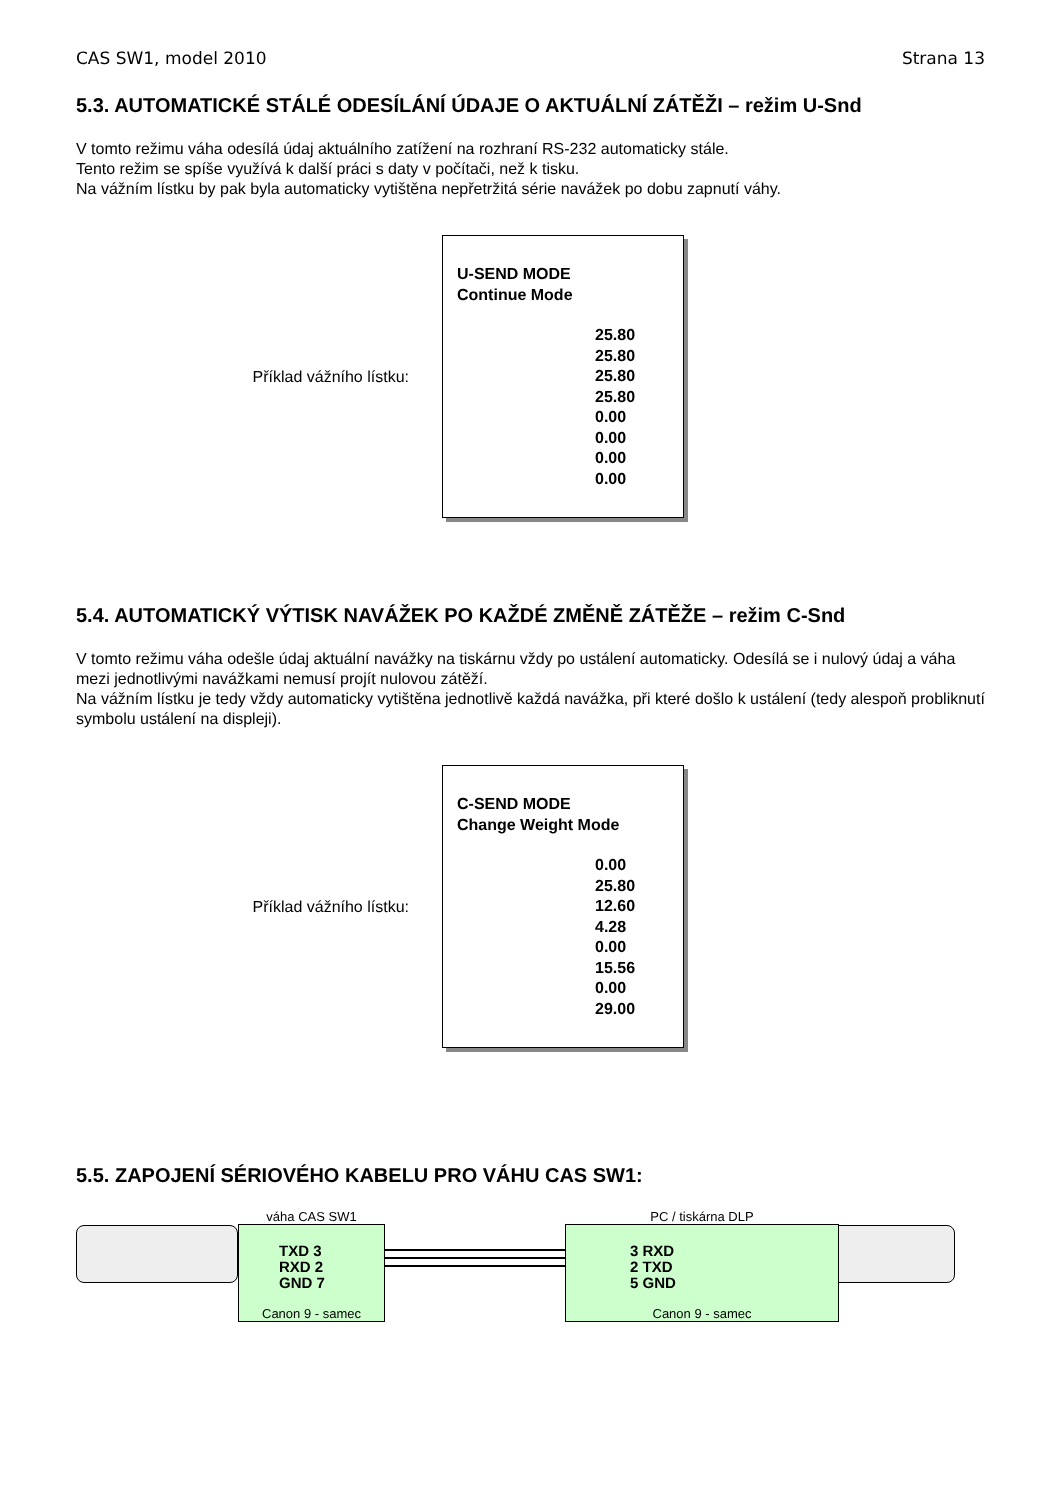CAS SW1, model 2010 Strana 13
5.3. AUTOMATICKÉ STÁLÉ ODESÍLÁNÍ ÚDAJE O AKTUÁLNÍ ZÁTĚŽI – režim U-Snd
V tomto režimu váha odesílá údaj aktuálního zatížení na rozhraní RS-232 automaticky stále.
Tento režim se spíše využívá k další práci s daty v počítači, než k tisku.
Na vážním lístku by pak byla automaticky vytištěna nepřetržitá série navážek po dobu zapnutí váhy.
Příklad vážního lístku:
U-SEND MODE
Continue Mode
25.80
25.80
25.80
25.80
0.00
0.00
0.00
0.00
5.4. AUTOMATICKÝ VÝTISK NAVÁŽEK PO KAŽDÉ ZMĚNĚ ZÁTĚŽE – režim C-Snd
V tomto režimu váha odešle údaj aktuální navážky na tiskárnu vždy po ustálení automaticky. Odesílá se i nulový údaj a váha mezi jednotlivými navážkami nemusí projít nulovou zátěží.
Na vážním lístku je tedy vždy automaticky vytištěna jednotlivě každá navážka, při které došlo k ustálení (tedy alespoň probliknutí symbolu ustálení na displeji).
Příklad vážního lístku:
C-SEND MODE
Change Weight Mode
0.00
25.80
12.60
4.28
0.00
15.56
0.00
29.00
5.5. ZAPOJENÍ SÉRIOVÉHO KABELU PRO VÁHU CAS SW1:
váha CAS SW1
TXD 3
RXD 2
GND 7
Canon 9 - samec
PC / tiskárna DLP
3 RXD
2 TXD
5 GND
Canon 9 - samec